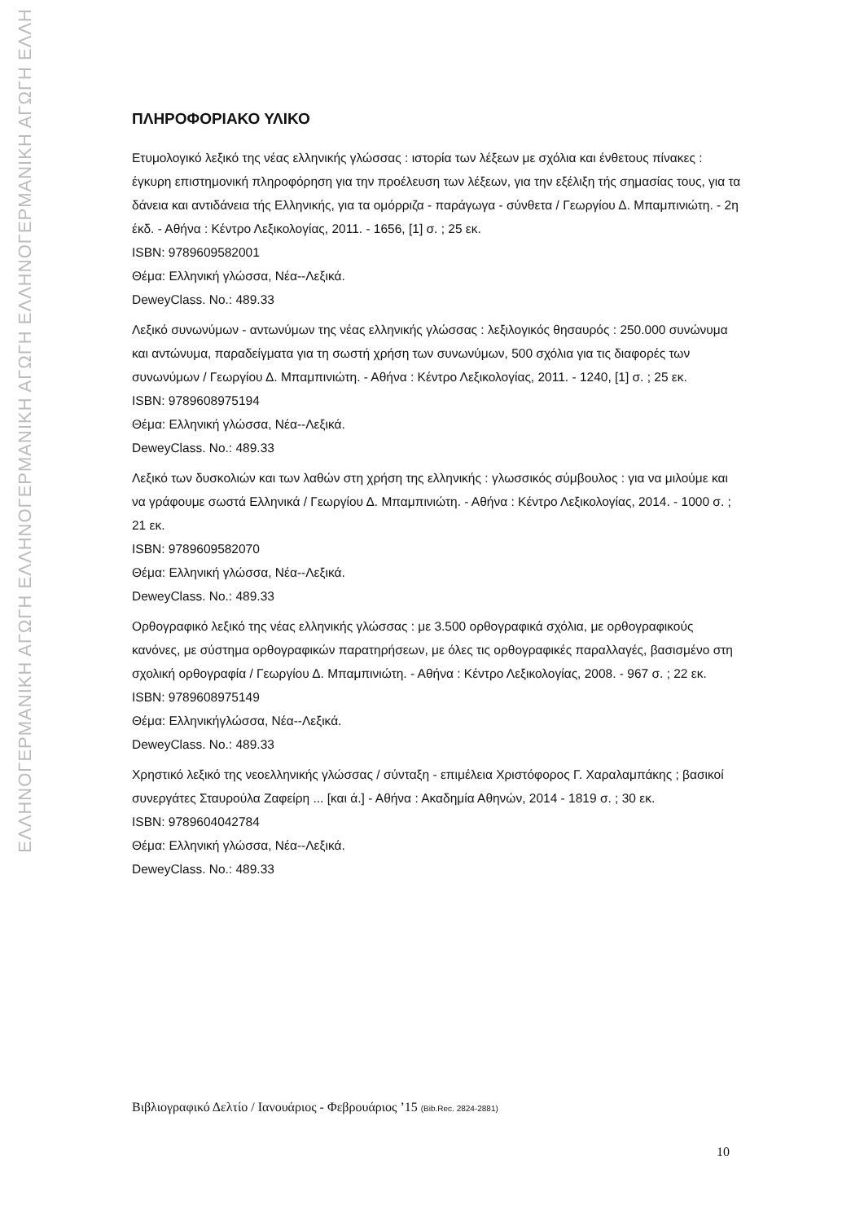ΕΛΛΗΝΟΓΕΡΜΑΝΙΚΗ ΑΓΩΓΗ ΕΛΛΗΝΟΓΕΡΜΑΝΙΚΗ ΑΓΩΓΗ ΕΛΛΗΝΟΓΕΡΜΑΝΙΚΗ ΑΓΩΓΗ ΕΛΛΗ
ΠΛΗΡΟΦΟΡΙΑΚΟ ΥΛΙΚΟ
Ετυμολογικό λεξικό της νέας ελληνικής γλώσσας : ιστορία των λέξεων με σχόλια και ένθετους πίνακες : έγκυρη επιστημονική πληροφόρηση για την προέλευση των λέξεων, για την εξέλιξη τής σημασίας τους, για τα δάνεια και αντιδάνεια τής Ελληνικής, για τα ομόρριζα - παράγωγα - σύνθετα / Γεωργίου Δ. Μπαμπινιώτη. - 2η έκδ. - Αθήνα : Κέντρο Λεξικολογίας, 2011. - 1656, [1] σ. ; 25 εκ.
ISBN: 9789609582001
Θέμα: Ελληνική γλώσσα, Νέα--Λεξικά.
DeweyClass. No.: 489.33
Λεξικό συνωνύμων - αντωνύμων της νέας ελληνικής γλώσσας : λεξιλογικός θησαυρός : 250.000 συνώνυμα και αντώνυμα, παραδείγματα για τη σωστή χρήση των συνωνύμων, 500 σχόλια για τις διαφορές των συνωνύμων / Γεωργίου Δ. Μπαμπινιώτη. - Αθήνα : Κέντρο Λεξικολογίας, 2011. - 1240, [1] σ. ; 25 εκ.
ISBN: 9789608975194
Θέμα: Ελληνική γλώσσα, Νέα--Λεξικά.
DeweyClass. No.: 489.33
Λεξικό των δυσκολιών και των λαθών στη χρήση της ελληνικής : γλωσσικός σύμβουλος : για να μιλούμε και να γράφουμε σωστά Ελληνικά / Γεωργίου Δ. Μπαμπινιώτη. - Αθήνα : Κέντρο Λεξικολογίας, 2014. - 1000 σ. ; 21 εκ.
ISBN: 9789609582070
Θέμα: Ελληνική γλώσσα, Νέα--Λεξικά.
DeweyClass. No.: 489.33
Ορθογραφικό λεξικό της νέας ελληνικής γλώσσας : με 3.500 ορθογραφικά σχόλια, με ορθογραφικούς κανόνες, με σύστημα ορθογραφικών παρατηρήσεων, με όλες τις ορθογραφικές παραλλαγές, βασισμένο στη σχολική ορθογραφία / Γεωργίου Δ. Μπαμπινιώτη. - Αθήνα : Κέντρο Λεξικολογίας, 2008. - 967 σ. ; 22 εκ.
ISBN: 9789608975149
Θέμα: Ελληνικήγλώσσα, Νέα--Λεξικά.
DeweyClass. No.: 489.33
Χρηστικό λεξικό της νεοελληνικής γλώσσας / σύνταξη - επιμέλεια Χριστόφορος Γ. Χαραλαμπάκης ; βασικοί συνεργάτες Σταυρούλα Ζαφείρη ... [και ά.] - Αθήνα : Ακαδημία Αθηνών, 2014 - 1819 σ. ; 30 εκ.
ISBN: 9789604042784
Θέμα: Ελληνική γλώσσα, Νέα--Λεξικά.
DeweyClass. No.: 489.33
Βιβλιογραφικό Δελτίο / Ιανουάριος - Φεβρουάριος ’15 (Bib.Rec. 2824-2881)
10